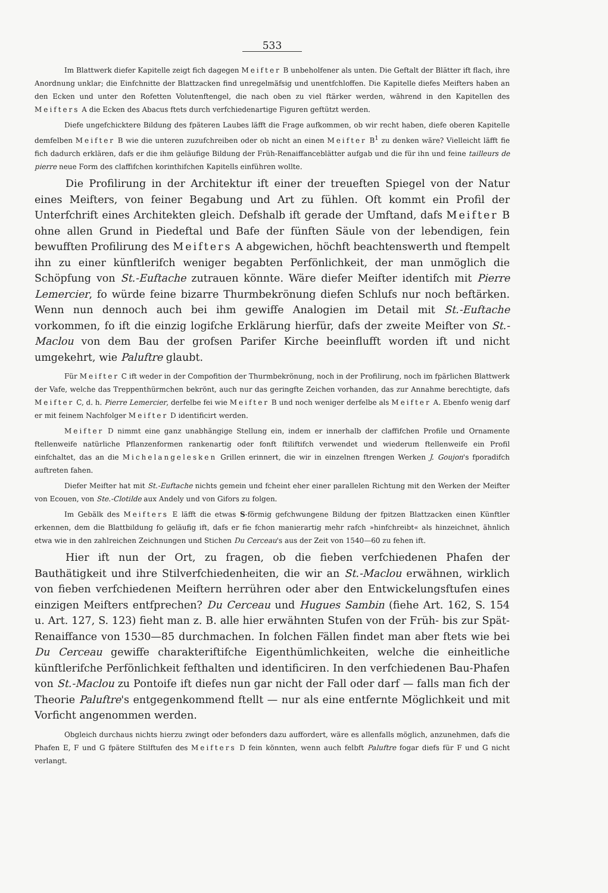533
Im Blattwerk diefer Kapitelle zeigt fich dagegen Meifter B unbeholfener als unten. Die Geftalt der Blätter ift flach, ihre Anordnung unklar; die Einfchnitte der Blattzacken find unregelmäfsig und unentfchloffen. Die Kapitelle diefes Meifters haben an den Ecken und unter den Rofetten Volutenftengel, die nach oben zu viel ftärker werden, während in den Kapitellen des Meifters A die Ecken des Abacus ftets durch verfchiedenartige Figuren geftützt werden.
Diefe ungefchicktere Bildung des fpäteren Laubes läfft die Frage aufkommen, ob wir recht haben, diefe oberen Kapitelle demfelben Meifter B wie die unteren zuzufchreiben oder ob nicht an einen Meifter B<sup>1</sup> zu denken wäre? Vielleicht läfft fie fich dadurch erklären, dafs er die ihm geläufige Bildung der Früh-Renaiffanceblätter aufgab und die für ihn und feine tailleurs de pierre neue Form des claffifchen korinthifchen Kapitells einführen wollte.
Die Profilirung in der Architektur ift einer der treueften Spiegel von der Natur eines Meifters, von feiner Begabung und Art zu fühlen. Oft kommt ein Profil der Unterfchrift eines Architekten gleich. Defshalb ift gerade der Umftand, dafs Meifter B ohne allen Grund in Piedeftal und Bafe der fünften Säule von der lebendigen, fein bewufften Profilirung des Meifters A abgewichen, höchft beachtenswerth und ftempelt ihn zu einer künftlerifch weniger begabten Perfönlichkeit, der man unmöglich die Schöpfung von St.-Euftache zutrauen könnte. Wäre diefer Meifter identifch mit Pierre Lemercier, fo würde feine bizarre Thurmbekrönung diefen Schlufs nur noch beftärken. Wenn nun dennoch auch bei ihm gewiffe Analogien im Detail mit St.-Euftache vorkommen, fo ift die einzig logifche Erklärung hierfür, dafs der zweite Meifter von St.-Maclou von dem Bau der grofsen Parifer Kirche beeinflufft worden ift und nicht umgekehrt, wie Paluftre glaubt.
Für Meifter C ift weder in der Compofition der Thurmbekrönung, noch in der Profilirung, noch im fpärlichen Blattwerk der Vafe, welche das Treppenthürmchen bekrönt, auch nur das geringfte Zeichen vorhanden, das zur Annahme berechtigte, dafs Meifter C, d. h. Pierre Lemercier, derfelbe fei wie Meifter B und noch weniger derfelbe als Meifter A. Ebenfo wenig darf er mit feinem Nachfolger Meifter D identificirt werden.
Meifter D nimmt eine ganz unabhängige Stellung ein, indem er innerhalb der claffifchen Profile und Ornamente ftellenweife natürliche Pflanzenformen rankenartig oder fonft ftiliftifch verwendet und wiederum ftellenweife ein Profil einfchaltet, das an die Michelangelesken Grillen erinnert, die wir in einzelnen ftrengen Werken J. Goujon's fporadifch auftreten fahen.
Diefer Meifter hat mit St.-Euftache nichts gemein und fcheint eher einer parallelen Richtung mit den Werken der Meifter von Ecouen, von Ste.-Clotilde aux Andely und von Gifors zu folgen.
Im Gebälk des Meifters E läfft die etwas S-förmig gefchwungene Bildung der fpitzen Blattzacken einen Künftler erkennen, dem die Blattbildung fo geläufig ift, dafs er fie fchon manierartig mehr rafch »hinfchreibt« als hinzeichnet, ähnlich etwa wie in den zahlreichen Zeichnungen und Stichen Du Cerceau's aus der Zeit von 1540—60 zu fehen ift.
Hier ift nun der Ort, zu fragen, ob die fieben verfchiedenen Phafen der Bauthätigkeit und ihre Stilverfchiedenheiten, die wir an St.-Maclou erwähnen, wirklich von fieben verfchiedenen Meiftern herrühren oder aber den Entwickelungsftufen eines einzigen Meifters entfprechen? Du Cerceau und Hugues Sambin (fiehe Art. 162, S. 154 u. Art. 127, S. 123) fieht man z. B. alle hier erwähnten Stufen von der Früh- bis zur Spät-Renaiffance von 1530—85 durchmachen. In folchen Fällen findet man aber ftets wie bei Du Cerceau gewiffe charakteriftifche Eigenthümlichkeiten, welche die einheitliche künftlerifche Perfönlichkeit fefthalten und identificiren. In den verfchiedenen Bau-Phafen von St.-Maclou zu Pontoife ift diefes nun gar nicht der Fall oder darf — falls man fich der Theorie Paluftre's entgegenkommend ftellt — nur als eine entfernte Möglichkeit und mit Vorficht angenommen werden.
Obgleich durchaus nichts hierzu zwingt oder befonders dazu auffordert, wäre es allenfalls möglich, anzunehmen, dafs die Phafen E, F und G fpätere Stilftufen des Meifters D fein könnten, wenn auch felbft Paluftre fogar diefs für F und G nicht verlangt.